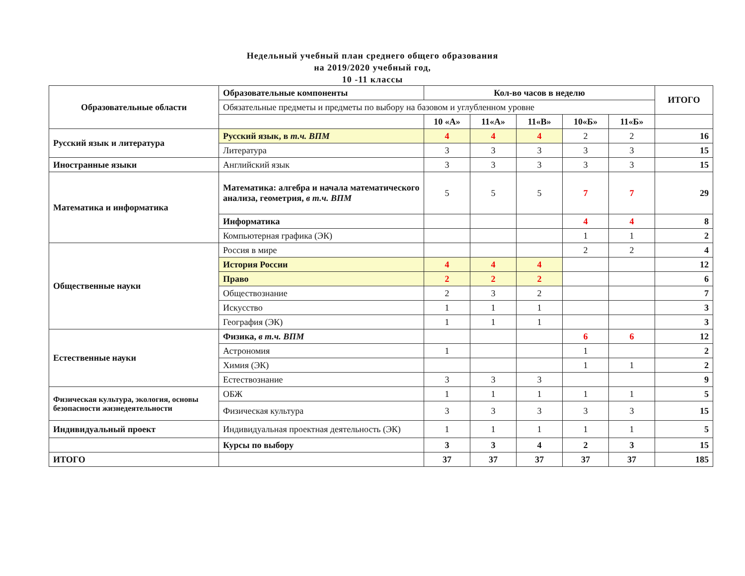Недельный учебный план среднего общего образования
на 2019/2020 учебный год,
10 -11 классы
| Образовательные области | Образовательные компоненты | Кол-во часов в неделю | | | | | ИТОГО |
| --- | --- | --- | --- | --- | --- | --- | --- |
| | Обязательные предметы и предметы по выбору на базовом и углубленном уровне | | | | | | |
| | | 10 «А» | 11«А» | 11«В» | 10«Б» | 11«Б» | |
| Русский язык и литература | Русский язык, в т.ч. ВПМ | 4 | 4 | 4 | 2 | 2 | 16 |
| | Литература | 3 | 3 | 3 | 3 | 3 | 15 |
| Иностранные языки | Английский язык | 3 | 3 | 3 | 3 | 3 | 15 |
| Математика и информатика | Математика: алгебра и начала математического анализа, геометрия, в т.ч. ВПМ | 5 | 5 | 5 | 7 | 7 | 29 |
| | Информатика | | | | 4 | 4 | 8 |
| | Компьютерная графика (ЭК) | | | | 1 | 1 | 2 |
| Общественные науки | Россия в мире | | | | 2 | 2 | 4 |
| | История России | 4 | 4 | 4 | | | 12 |
| | Право | 2 | 2 | 2 | | | 6 |
| | Обществознание | 2 | 3 | 2 | | | 7 |
| | Искусство | 1 | 1 | 1 | | | 3 |
| | География (ЭК) | 1 | 1 | 1 | | | 3 |
| Естественные науки | Физика, в т.ч. ВПМ | | | | 6 | 6 | 12 |
| | Астрономия | 1 | | | 1 | | 2 |
| | Химия (ЭК) | | | | 1 | 1 | 2 |
| | Естествознание | 3 | 3 | 3 | | | 9 |
| Физическая культура, экология, основы безопасности жизнедеятельности | ОБЖ | 1 | 1 | 1 | 1 | 1 | 5 |
| | Физическая культура | 3 | 3 | 3 | 3 | 3 | 15 |
| Индивидуальный проект | Индивидуальная проектная деятельность (ЭК) | 1 | 1 | 1 | 1 | 1 | 5 |
| | Курсы по выбору | 3 | 3 | 4 | 2 | 3 | 15 |
| ИТОГО | | 37 | 37 | 37 | 37 | 37 | 185 |